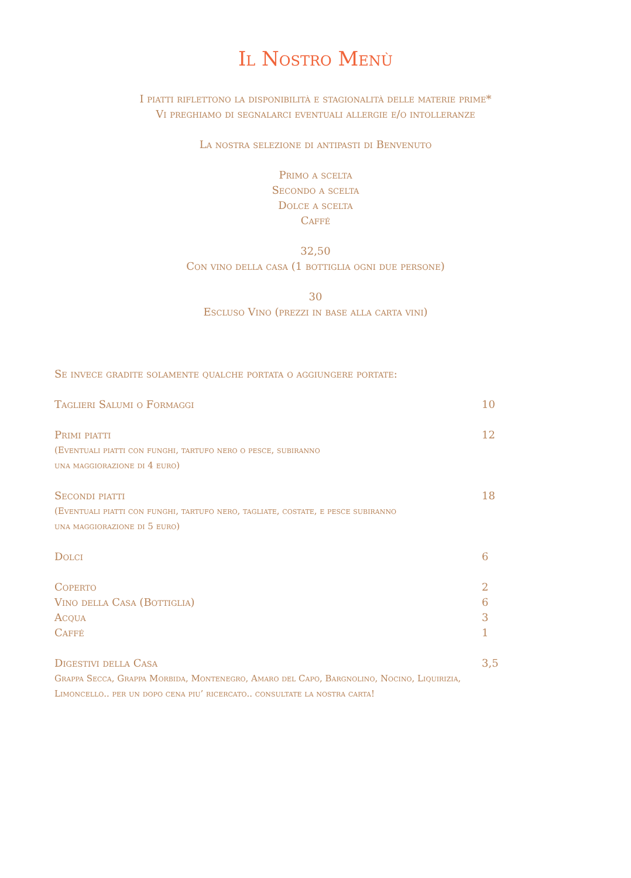Il Nostro Menù
I piatti riflettono la disponibilità e stagionalità delle materie prime*
Vi preghiamo di segnalarci eventuali allergie e/o intolleranze
La nostra selezione di antipasti di Benvenuto
Primo a scelta
Secondo a scelta
Dolce a scelta
Caffé
32,50
Con vino della casa (1 bottiglia ogni due persone)
30
Escluso Vino (prezzi in base alla carta vini)
Se invece gradite solamente qualche portata o aggiungere portate:
Taglieri Salumi o Formaggi 10
Primi piatti 12
(Eventuali piatti con funghi, tartufo nero o pesce, subiranno
una maggiorazione di 4 euro)
Secondi piatti 18
(Eventuali piatti con funghi, tartufo nero, tagliate, costate, e pesce subiranno
una maggiorazione di 5 euro)
Dolci 6
Coperto 2
Vino della Casa (Bottiglia) 6
Acqua 3
Caffé 1
Digestivi della Casa 3,5
Grappa Secca, Grappa Morbida, Montenegro, Amaro del Capo, Bargnolino, Nocino, Liquirizia,
Limoncello.. per un dopo cena piu’ ricercato.. consultate la nostra carta!